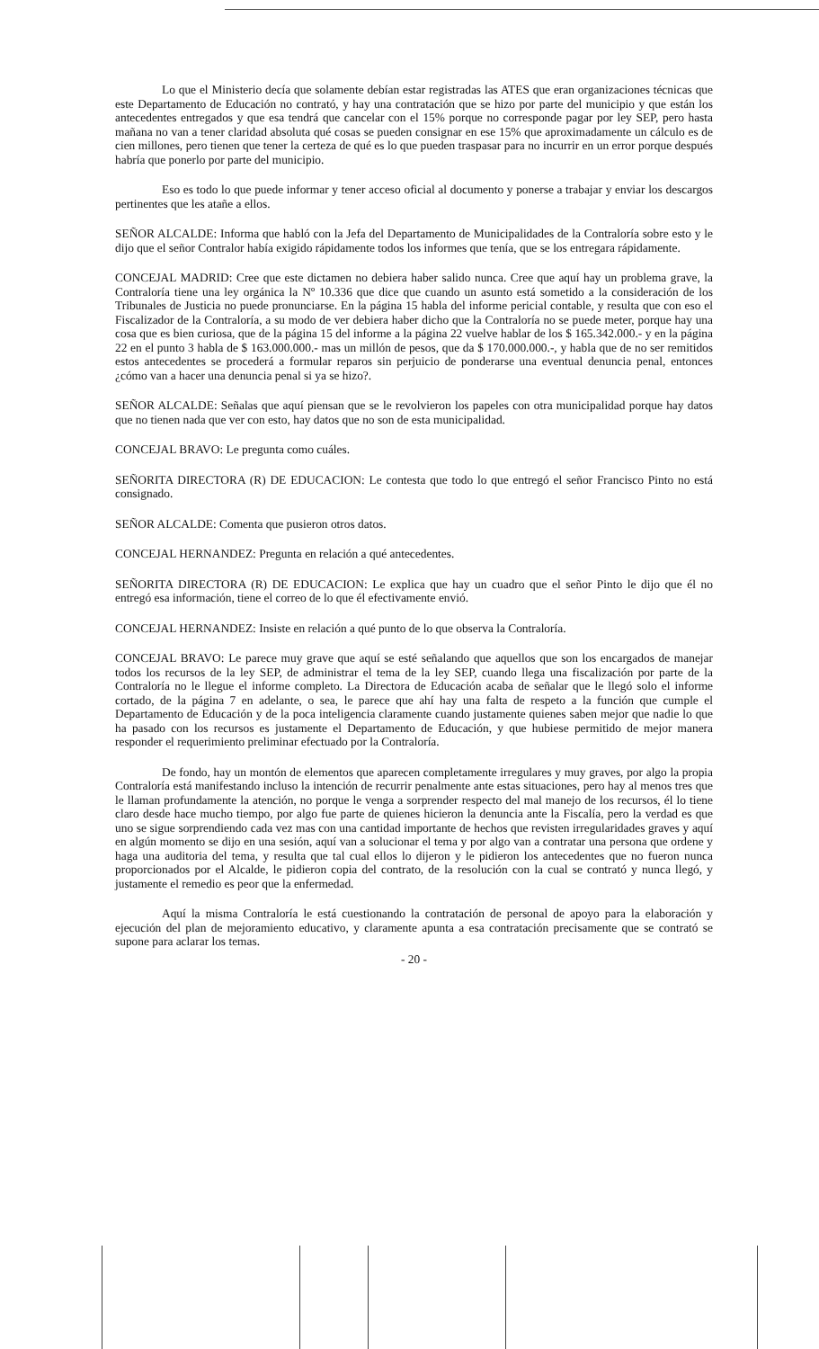Lo que el Ministerio decía que solamente debían estar registradas las ATES que eran organizaciones técnicas que este Departamento de Educación no contrató, y hay una contratación que se hizo por parte del municipio y que están los antecedentes entregados y que esa tendrá que cancelar con el 15% porque no corresponde pagar por ley SEP, pero hasta mañana no van a tener claridad absoluta qué cosas se pueden consignar en ese 15% que aproximadamente un cálculo es de cien millones, pero tienen que tener la certeza de qué es lo que pueden traspasar para no incurrir en un error porque después habría que ponerlo por parte del municipio.
Eso es todo lo que puede informar y tener acceso oficial al documento y ponerse a trabajar y enviar los descargos pertinentes que les atañe a ellos.
SEÑOR ALCALDE: Informa que habló con la Jefa del Departamento de Municipalidades de la Contraloría sobre esto y le dijo que el señor Contralor había exigido rápidamente todos los informes que tenía, que se los entregara rápidamente.
CONCEJAL MADRID: Cree que este dictamen no debiera haber salido nunca. Cree que aquí hay un problema grave, la Contraloría tiene una ley orgánica la Nº 10.336 que dice que cuando un asunto está sometido a la consideración de los Tribunales de Justicia no puede pronunciarse. En la página 15 habla del informe pericial contable, y resulta que con eso el Fiscalizador de la Contraloría, a su modo de ver debiera haber dicho que la Contraloría no se puede meter, porque hay una cosa que es bien curiosa, que de la página 15 del informe a la página 22 vuelve hablar de los $ 165.342.000.- y en la página 22 en el punto 3 habla de $ 163.000.000.- mas un millón de pesos, que da $ 170.000.000.-, y habla que de no ser remitidos estos antecedentes se procederá a formular reparos sin perjuicio de ponderarse una eventual denuncia penal, entonces ¿cómo van a hacer una denuncia penal si ya se hizo?.
SEÑOR ALCALDE: Señalas que aquí piensan que se le revolvieron los papeles con otra municipalidad porque hay datos que no tienen nada que ver con esto, hay datos que no son de esta municipalidad.
CONCEJAL BRAVO: Le pregunta como cuáles.
SEÑORITA DIRECTORA (R) DE EDUCACION: Le contesta que todo lo que entregó el señor Francisco Pinto no está consignado.
SEÑOR ALCALDE: Comenta que pusieron otros datos.
CONCEJAL HERNANDEZ: Pregunta en relación a qué antecedentes.
SEÑORITA DIRECTORA (R) DE EDUCACION: Le explica que hay un cuadro que el señor Pinto le dijo que él no entregó esa información, tiene el correo de lo que él efectivamente envió.
CONCEJAL HERNANDEZ: Insiste en relación a qué punto de lo que observa la Contraloría.
CONCEJAL BRAVO: Le parece muy grave que aquí se esté señalando que aquellos que son los encargados de manejar todos los recursos de la ley SEP, de administrar el tema de la ley SEP, cuando llega una fiscalización por parte de la Contraloría no le llegue el informe completo. La Directora de Educación acaba de señalar que le llegó solo el informe cortado, de la página 7 en adelante, o sea, le parece que ahí hay una falta de respeto a la función que cumple el Departamento de Educación y de la poca inteligencia claramente cuando justamente quienes saben mejor que nadie lo que ha pasado con los recursos es justamente el Departamento de Educación, y que hubiese permitido de mejor manera responder el requerimiento preliminar efectuado por la Contraloría.
De fondo, hay un montón de elementos que aparecen completamente irregulares y muy graves, por algo la propia Contraloría está manifestando incluso la intención de recurrir penalmente ante estas situaciones, pero hay al menos tres que le llaman profundamente la atención, no porque le venga a sorprender respecto del mal manejo de los recursos, él lo tiene claro desde hace mucho tiempo, por algo fue parte de quienes hicieron la denuncia ante la Fiscalía, pero la verdad es que uno se sigue sorprendiendo cada vez mas con una cantidad importante de hechos que revisten irregularidades graves y aquí en algún momento se dijo en una sesión, aquí van a solucionar el tema y por algo van a contratar una persona que ordene y haga una auditoria del tema, y resulta que tal cual ellos lo dijeron y le pidieron los antecedentes que no fueron nunca proporcionados por el Alcalde, le pidieron copia del contrato, de la resolución con la cual se contrató y nunca llegó, y justamente el remedio es peor que la enfermedad.
Aquí la misma Contraloría le está cuestionando la contratación de personal de apoyo para la elaboración y ejecución del plan de mejoramiento educativo, y claramente apunta a esa contratación precisamente que se contrató se supone para aclarar los temas.
- 20 -